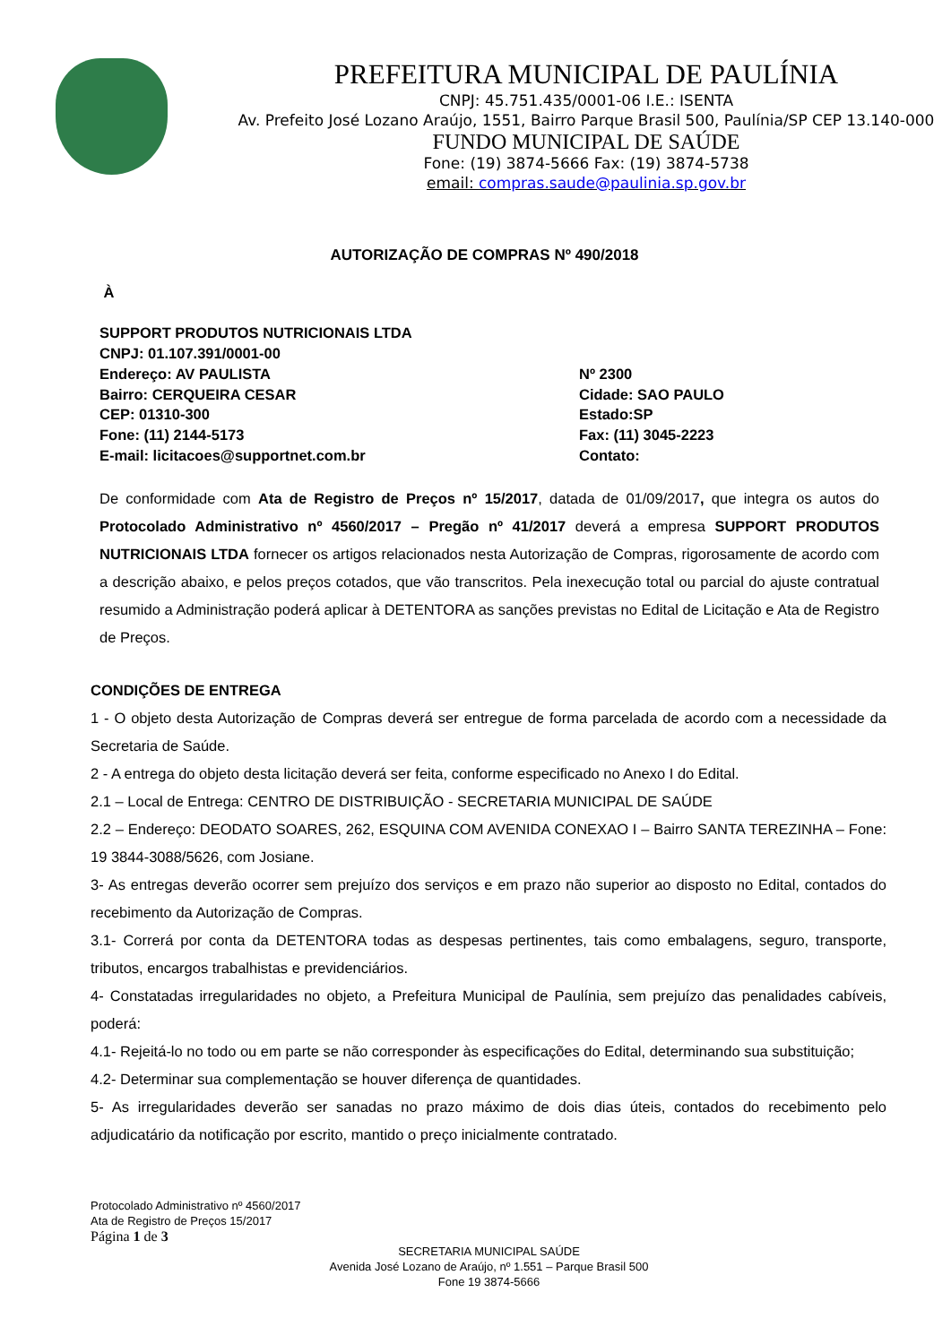PREFEITURA MUNICIPAL DE PAULÍNIA
CNPJ: 45.751.435/0001-06 I.E.: ISENTA
Av. Prefeito José Lozano Araújo, 1551, Bairro Parque Brasil 500, Paulínia/SP CEP 13.140-000
FUNDO MUNICIPAL DE SAÚDE
Fone: (19) 3874-5666 Fax: (19) 3874-5738
email: compras.saude@paulinia.sp.gov.br
AUTORIZAÇÃO DE COMPRAS Nº 490/2018
À
SUPPORT PRODUTOS NUTRICIONAIS LTDA
CNPJ: 01.107.391/0001-00
Endereço: AV PAULISTA Nº 2300
Bairro: CERQUEIRA CESAR Cidade: SAO PAULO
CEP: 01310-300 Estado:SP
Fone: (11) 2144-5173 Fax: (11) 3045-2223
E-mail: licitacoes@supportnet.com.br Contato:
De conformidade com Ata de Registro de Preços nº 15/2017, datada de 01/09/2017, que integra os autos do Protocolado Administrativo nº 4560/2017 – Pregão nº 41/2017 deverá a empresa SUPPORT PRODUTOS NUTRICIONAIS LTDA fornecer os artigos relacionados nesta Autorização de Compras, rigorosamente de acordo com a descrição abaixo, e pelos preços cotados, que vão transcritos. Pela inexecução total ou parcial do ajuste contratual resumido a Administração poderá aplicar à DETENTORA as sanções previstas no Edital de Licitação e Ata de Registro de Preços.
CONDIÇÕES DE ENTREGA
1 - O objeto desta Autorização de Compras deverá ser entregue de forma parcelada de acordo com a necessidade da Secretaria de Saúde.
2 - A entrega do objeto desta licitação deverá ser feita, conforme especificado no Anexo I do Edital.
2.1 – Local de Entrega: CENTRO DE DISTRIBUIÇÃO - SECRETARIA MUNICIPAL DE SAÚDE
2.2 – Endereço: DEODATO SOARES, 262, ESQUINA COM AVENIDA CONEXAO I – Bairro SANTA TEREZINHA – Fone: 19 3844-3088/5626, com Josiane.
3- As entregas deverão ocorrer sem prejuízo dos serviços e em prazo não superior ao disposto no Edital, contados do recebimento da Autorização de Compras.
3.1- Correrá por conta da DETENTORA todas as despesas pertinentes, tais como embalagens, seguro, transporte, tributos, encargos trabalhistas e previdenciários.
4- Constatadas irregularidades no objeto, a Prefeitura Municipal de Paulínia, sem prejuízo das penalidades cabíveis, poderá:
4.1- Rejeitá-lo no todo ou em parte se não corresponder às especificações do Edital, determinando sua substituição;
4.2- Determinar sua complementação se houver diferença de quantidades.
5- As irregularidades deverão ser sanadas no prazo máximo de dois dias úteis, contados do recebimento pelo adjudicatário da notificação por escrito, mantido o preço inicialmente contratado.
Protocolado Administrativo nº 4560/2017
Ata de Registro de Preços 15/2017
Página 1 de 3
SECRETARIA MUNICIPAL SAÚDE
Avenida José Lozano de Araújo, nº 1.551 – Parque Brasil 500
Fone 19 3874-5666